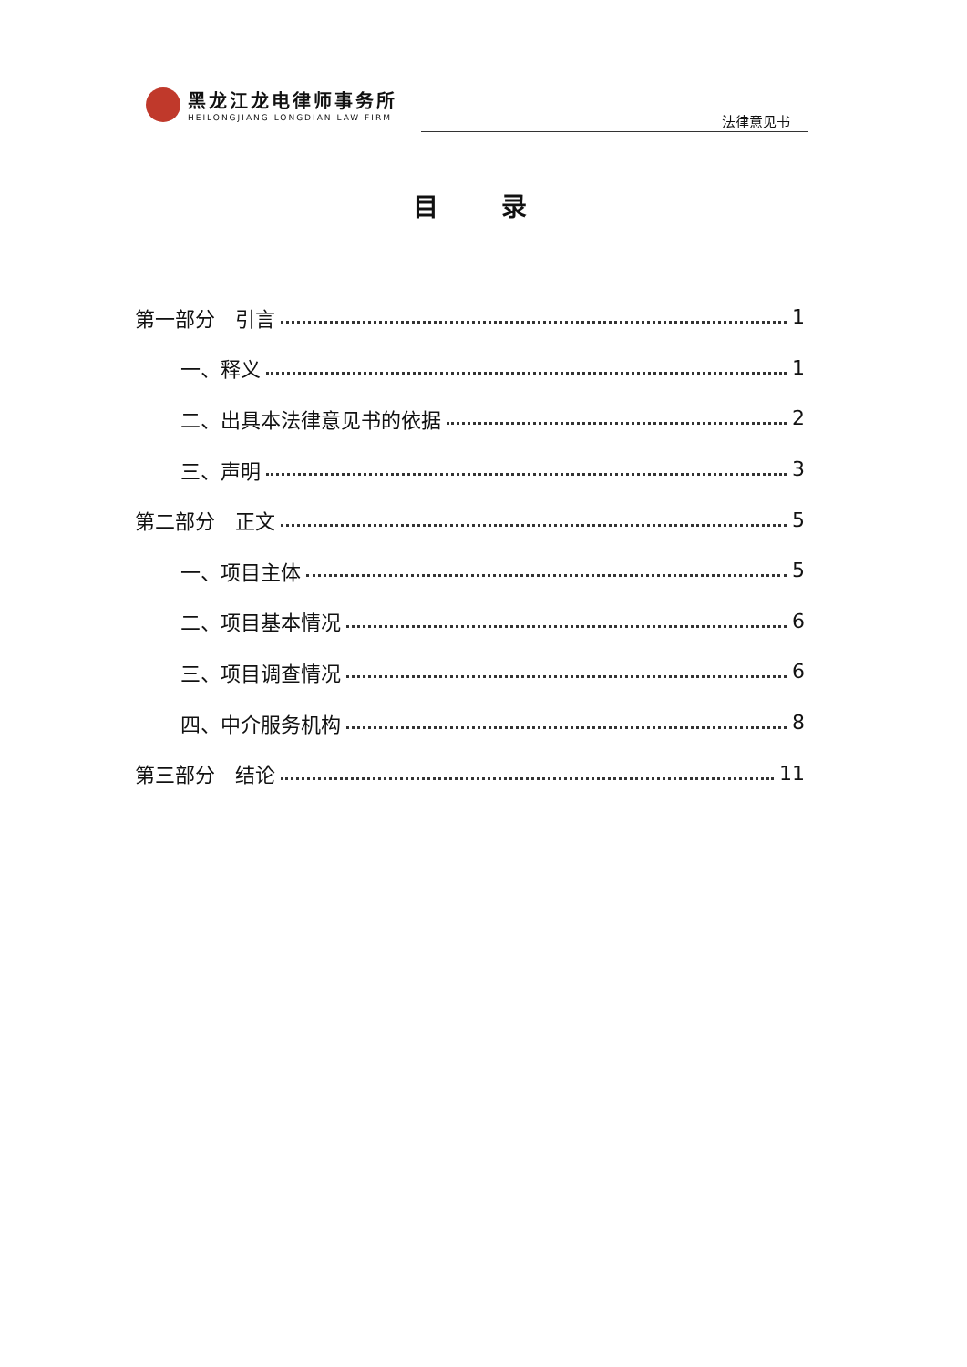黑龙江龙电律师事务所
HEILONGJIANG LONGDIAN LAW FIRM
法律意见书
目 录
第一部分　引言 1
一、释义 1
二、出具本法律意见书的依据 2
三、声明 3
第二部分　正文 5
一、项目主体 5
二、项目基本情况 6
三、项目调查情况 6
四、中介服务机构 8
第三部分　结论 11